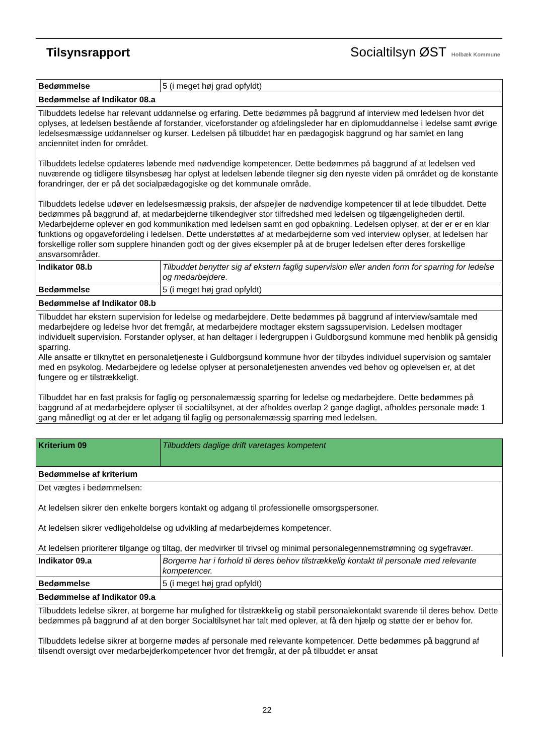Tilsynsrapport Socialtilsyn ØST Holbæk Kommune
| Bedømmelse | 5 (i meget høj grad opfyldt) |
| Bedømmelse af Indikator 08.a | |
| Tilbuddets ledelse har relevant uddannelse og erfaring. Dette bedømmes på baggrund af interview med ledelsen hvor det oplyses, at ledelsen bestående af forstander, viceforstander og afdelingsleder har en diplomuddannelse i ledelse samt øvrige ledelsesmæssige uddannelser og kurser. Ledelsen på tilbuddet har en pædagogisk baggrund og har samlet en lang anciennitet inden for området. Tilbuddets ledelse opdateres løbende med nødvendige kompetencer. Dette bedømmes på baggrund af at ledelsen ved nuværende og tidligere tilsynsbesøg har oplyst at ledelsen løbende tilegner sig den nyeste viden på området og de konstante forandringer, der er på det socialpædagogiske og det kommunale område. Tilbuddets ledelse udøver en ledelsesmæssig praksis, der afspejler de nødvendige kompetencer til at lede tilbuddet. Dette bedømmes på baggrund af, at medarbejderne tilkendegiver stor tilfredshed med ledelsen og tilgængeligheden dertil. Medarbejderne oplever en god kommunikation med ledelsen samt en god opbakning. Ledelsen oplyser, at der er er en klar funktions og opgavefordeling i ledelsen. Dette understøttes af at medarbejderne som ved interview oplyser, at ledelsen har forskellige roller som supplere hinanden godt og der gives eksempler på at de bruger ledelsen efter deres forskellige ansvarsområder. | |
| Indikator 08.b | Tilbuddet benytter sig af ekstern faglig supervision eller anden form for sparring for ledelse og medarbejdere. |
| Bedømmelse | 5 (i meget høj grad opfyldt) |
| Bedømmelse af Indikator 08.b | |
| Tilbuddet har ekstern supervision for ledelse og medarbejdere. Dette bedømmes på baggrund af interview/samtale med medarbejdere og ledelse hvor det fremgår, at medarbejdere modtager ekstern sagssupervision. Ledelsen modtager individuelt supervision. Forstander oplyser, at han deltager i ledergruppen i Guldborgsund kommune med henblik på gensidig sparring. Alle ansatte er tilknyttet en personaletjeneste i Guldborgsund kommune hvor der tilbydes individuel supervision og samtaler med en psykolog. Medarbejdere og ledelse oplyser at personaletjenesten anvendes ved behov og oplevelsen er, at det fungere og er tilstrækkeligt. Tilbuddet har en fast praksis for faglig og personalemæssig sparring for ledelse og medarbejdere. Dette bedømmes på baggrund af at medarbejdere oplyser til socialtilsynet, at der afholdes overlap 2 gange dagligt, afholdes personale møde 1 gang månedligt og at der er let adgang til faglig og personalemæssig sparring med ledelsen. | |
| Kriterium 09 | Tilbuddets daglige drift varetages kompetent |
| Bedømmelse af kriterium | |
| Det vægtes i bedømmelsen: At ledelsen sikrer den enkelte borgers kontakt og adgang til professionelle omsorgspersoner. At ledelsen sikrer vedligeholdelse og udvikling af medarbejdernes kompetencer. At ledelsen prioriterer tilgange og tiltag, der medvirker til trivsel og minimal personalegennemstrømning og sygefravær. | |
| Indikator 09.a | Borgerne har i forhold til deres behov tilstrækkelig kontakt til personale med relevante kompetencer. |
| Bedømmelse | 5 (i meget høj grad opfyldt) |
| Bedømmelse af Indikator 09.a | |
| Tilbuddets ledelse sikrer, at borgerne har mulighed for tilstrækkelig og stabil personalekontakt svarende til deres behov. Dette bedømmes på baggrund af at den borger Socialtilsynet har talt med oplever, at få den hjælp og støtte der er behov for. Tilbuddets ledelse sikrer at borgerne mødes af personale med relevante kompetencer. Dette bedømmes på baggrund af tilsendt oversigt over medarbejderkompetencer hvor det fremgår, at der på tilbuddet er ansat | |
22